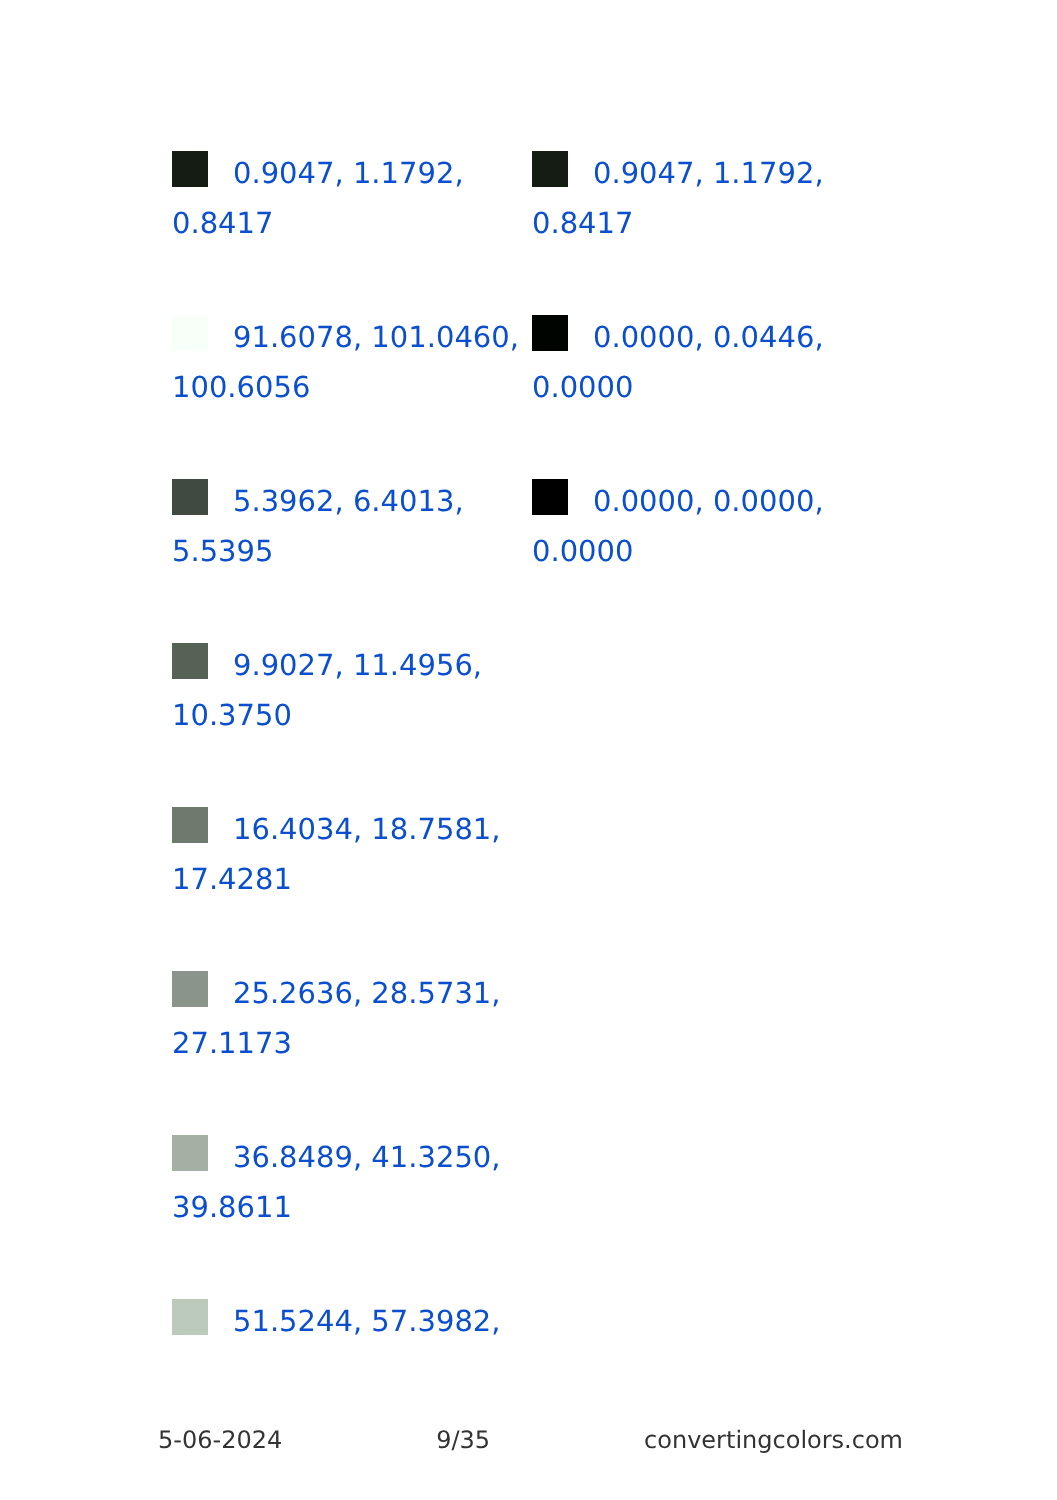0.9047, 1.1792, 0.8417
91.6078, 101.0460, 100.6056
5.3962, 6.4013, 5.5395
9.9027, 11.4956, 10.3750
16.4034, 18.7581, 17.4281
25.2636, 28.5731, 27.1173
36.8489, 41.3250, 39.8611
51.5244, 57.3982,
0.9047, 1.1792, 0.8417
0.0000, 0.0446, 0.0000
0.0000, 0.0000, 0.0000
5-06-2024 9/35 convertingcolors.com